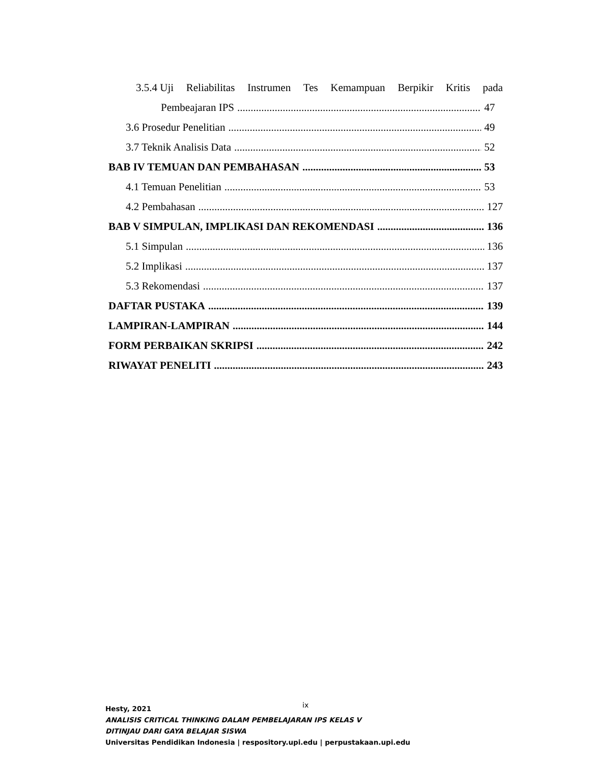3.5.4 Uji Reliabilitas Instrumen Tes Kemampuan Berpikir Kritis pada
Pembeajaran IPS 47
3.6 Prosedur Penelitian 49
3.7 Teknik Analisis Data 52
BAB IV TEMUAN DAN PEMBAHASAN 53
4.1 Temuan Penelitian 53
4.2 Pembahasan 127
BAB V SIMPULAN, IMPLIKASI DAN REKOMENDASI 136
5.1 Simpulan 136
5.2 Implikasi 137
5.3 Rekomendasi 137
DAFTAR PUSTAKA 139
LAMPIRAN-LAMPIRAN 144
FORM PERBAIKAN SKRIPSI 242
RIWAYAT PENELITI 243
ix
Hesty, 2021
ANALISIS CRITICAL THINKING DALAM PEMBELAJARAN IPS KELAS V
DITINJAU DARI GAYA BELAJAR SISWA
Universitas Pendidikan Indonesia | respository.upi.edu | perpustakaan.upi.edu